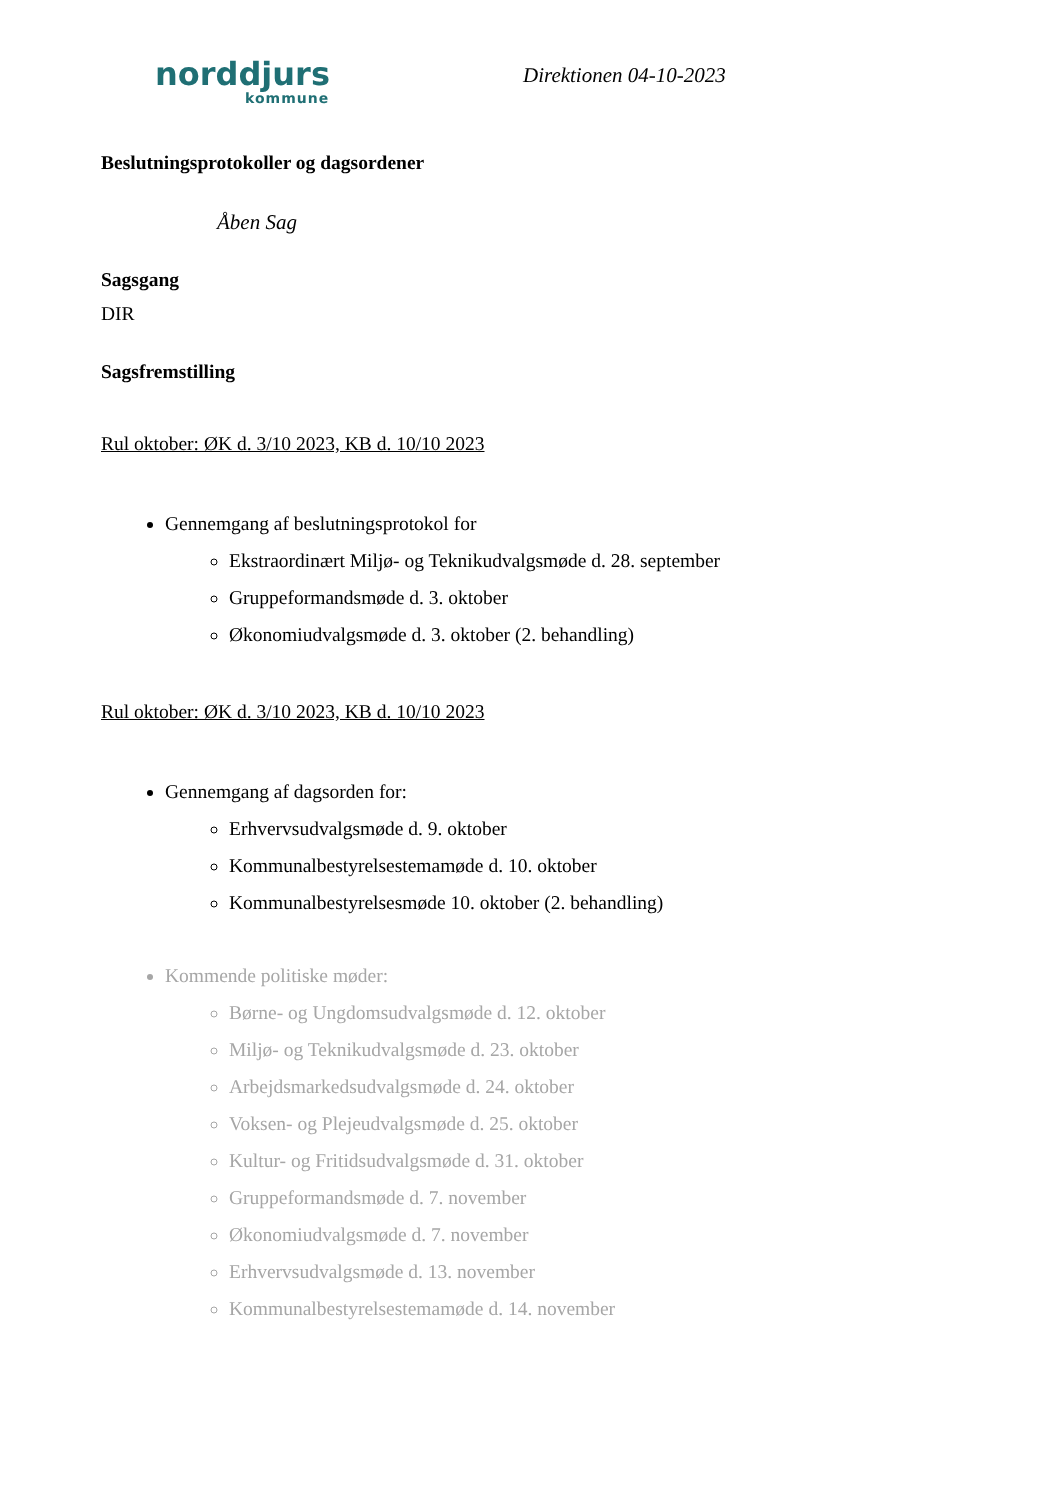norddjurs
kommune
Direktionen 04-10-2023
Beslutningsprotokoller og dagsordener
Åben Sag
Sagsgang
DIR
Sagsfremstilling
Rul oktober: ØK d. 3/10 2023, KB d. 10/10 2023
Gennemgang af beslutningsprotokol for
Ekstraordinært Miljø- og Teknikudvalgsmøde d. 28. september
Gruppeformandsmøde d. 3. oktober
Økonomiudvalgsmøde d. 3. oktober (2. behandling)
Rul oktober: ØK d. 3/10 2023, KB d. 10/10 2023
Gennemgang af dagsorden for:
Erhvervsudvalgsmøde d. 9. oktober
Kommunalbestyrelsestemamøde d. 10. oktober
Kommunalbestyrelsesmøde 10. oktober (2. behandling)
Kommende politiske møder:
Børne- og Ungdomsudvalgsmøde d. 12. oktober
Miljø- og Teknikudvalgsmøde d. 23. oktober
Arbejdsmarkedsudvalgsmøde d. 24. oktober
Voksen- og Plejeudvalgsmøde d. 25. oktober
Kultur- og Fritidsudvalgsmøde d. 31. oktober
Gruppeformandsmøde d. 7. november
Økonomiudvalgsmøde d. 7. november
Erhvervsudvalgsmøde d. 13. november
Kommunalbestyrelsestemamøde d. 14. november